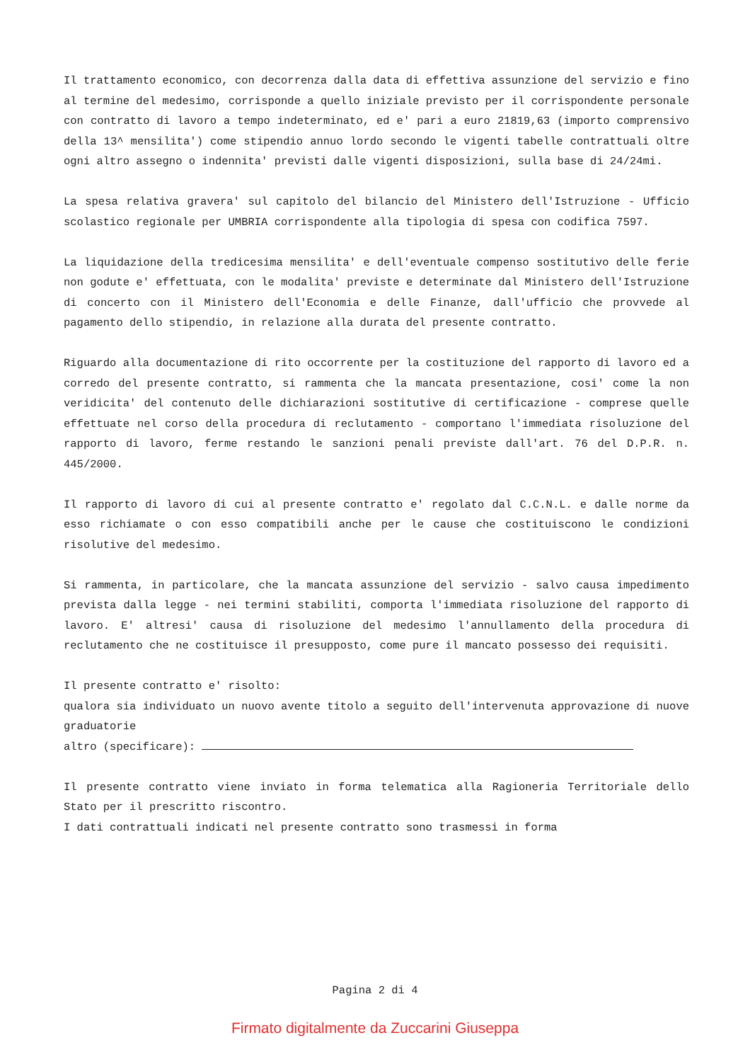Il trattamento economico, con decorrenza dalla data di effettiva assunzione del servizio e fino al termine del medesimo, corrisponde a quello iniziale previsto per il corrispondente personale con contratto di lavoro a tempo indeterminato, ed e' pari a euro 21819,63 (importo comprensivo della 13^ mensilita') come stipendio annuo lordo secondo le vigenti tabelle contrattuali oltre ogni altro assegno o indennita' previsti dalle vigenti disposizioni, sulla base di 24/24mi.
La spesa relativa gravera' sul capitolo del bilancio del Ministero dell'Istruzione - Ufficio scolastico regionale per UMBRIA corrispondente alla tipologia di spesa con codifica 7597.
La liquidazione della tredicesima mensilita' e dell'eventuale compenso sostitutivo delle ferie non godute e' effettuata, con le modalita' previste e determinate dal Ministero dell'Istruzione di concerto con il Ministero dell'Economia e delle Finanze, dall'ufficio che provvede al pagamento dello stipendio, in relazione alla durata del presente contratto.
Riguardo alla documentazione di rito occorrente per la costituzione del rapporto di lavoro ed a corredo del presente contratto, si rammenta che la mancata presentazione, cosi' come la non veridicita' del contenuto delle dichiarazioni sostitutive di certificazione - comprese quelle effettuate nel corso della procedura di reclutamento - comportano l'immediata risoluzione del rapporto di lavoro, ferme restando le sanzioni penali previste dall'art. 76 del D.P.R. n. 445/2000.
Il rapporto di lavoro di cui al presente contratto e' regolato dal C.C.N.L. e dalle norme da esso richiamate o con esso compatibili anche per le cause che costituiscono le condizioni risolutive del medesimo.
Si rammenta, in particolare, che la mancata assunzione del servizio - salvo causa impedimento prevista dalla legge - nei termini stabiliti, comporta l'immediata risoluzione del rapporto di lavoro. E' altresi' causa di risoluzione del medesimo l'annullamento della procedura di reclutamento che ne costituisce il presupposto, come pure il mancato possesso dei requisiti.
Il presente contratto e' risolto:
qualora sia individuato un nuovo avente titolo a seguito dell'intervenuta approvazione di nuove graduatorie
altro (specificare):
Il presente contratto viene inviato in forma telematica alla Ragioneria Territoriale dello Stato per il prescritto riscontro.
I dati contrattuali indicati nel presente contratto sono trasmessi in forma
Pagina 2 di 4
Firmato digitalmente da Zuccarini Giuseppa